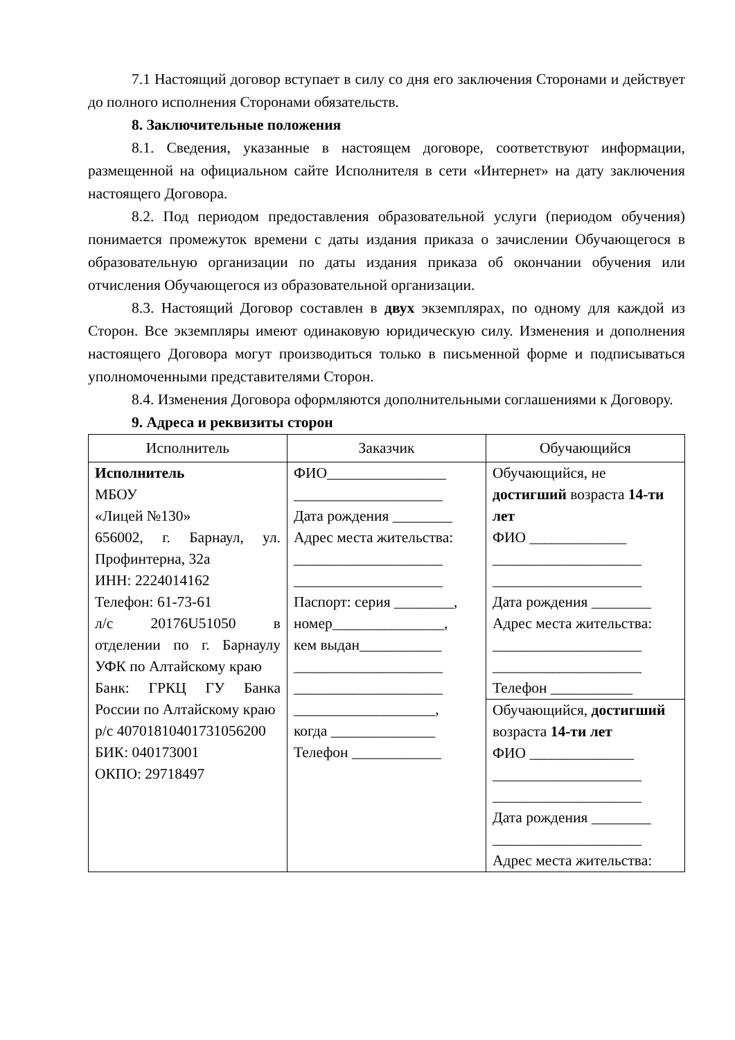7.1 Настоящий договор вступает в силу со дня его заключения Сторонами и действует до полного исполнения Сторонами обязательств.
8. Заключительные положения
8.1. Сведения, указанные в настоящем договоре, соответствуют информации, размещенной на официальном сайте Исполнителя в сети «Интернет» на дату заключения настоящего Договора.
8.2. Под периодом предоставления образовательной услуги (периодом обучения) понимается промежуток времени с даты издания приказа о зачислении Обучающегося в образовательную организации по даты издания приказа об окончании обучения или отчисления Обучающегося из образовательной организации.
8.3. Настоящий Договор составлен в двух экземплярах, по одному для каждой из Сторон. Все экземпляры имеют одинаковую юридическую силу. Изменения и дополнения настоящего Договора могут производиться только в письменной форме и подписываться уполномоченными представителями Сторон.
8.4. Изменения Договора оформляются дополнительными соглашениями к Договору.
9. Адреса и реквизиты сторон
| Исполнитель | Заказчик | Обучающийся |
| --- | --- | --- |
| Исполнитель МБОУ «Лицей №130» 656002, г. Барнаул, ул. Профинтерна, 32а ИНН: 2224014162 Телефон: 61-73-61 л/с 20176U51050 в отделении по г. Барнаулу УФК по Алтайскому краю Банк: ГРКЦ ГУ Банка России по Алтайскому краю р/с 40701810401731056200 БИК: 040173001 ОКПО: 29718497 | ФИО________________ ____________________ Дата рождения ________ Адрес места жительства: ____________________ ____________________ Паспорт: серия ________, номер_______________, кем выдан___________ ____________________ ____________________ ___________________, когда ______________ Телефон ____________ | Обучающийся, не достигший возраста 14-ти лет ФИО _____________ ____________________ ____________________ Дата рождения ________ Адрес места жительства: ____________________ ____________________ Телефон ___________ |
| | | Обучающийся, достигший возраста 14-ти лет ФИО ______________ ____________________ ____________________ Дата рождения ________ ____________________ Адрес места жительства: |